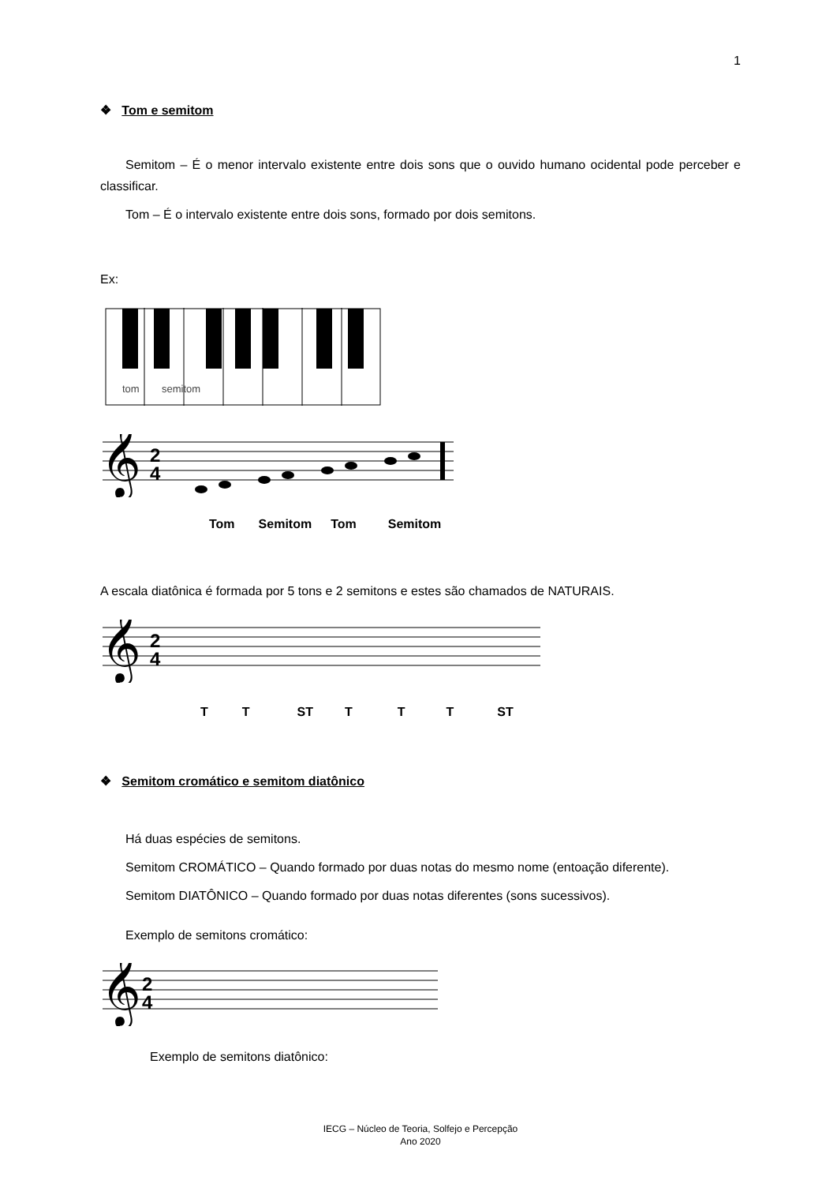1
❖ Tom e semitom
Semitom – É o menor intervalo existente entre dois sons que o ouvido humano ocidental pode perceber e classificar.
Tom – É o intervalo existente entre dois sons, formado por dois semitons.
Ex:
tom
semitom
𝄞
2
4
Tom Semitom Tom Semitom
A escala diatônica é formada por 5 tons e 2 semitons e estes são chamados de NATURAIS.
𝄞
2
4
T T ST T T T ST
❖ Semitom cromático e semitom diatônico
Há duas espécies de semitons.
Semitom CROMÁTICO – Quando formado por duas notas do mesmo nome (entoação diferente).
Semitom DIATÔNICO – Quando formado por duas notas diferentes (sons sucessivos).
Exemplo de semitons cromático:
𝄞
2
4
Exemplo de semitons diatônico:
IECG – Núcleo de Teoria, Solfejo e Percepção
Ano 2020